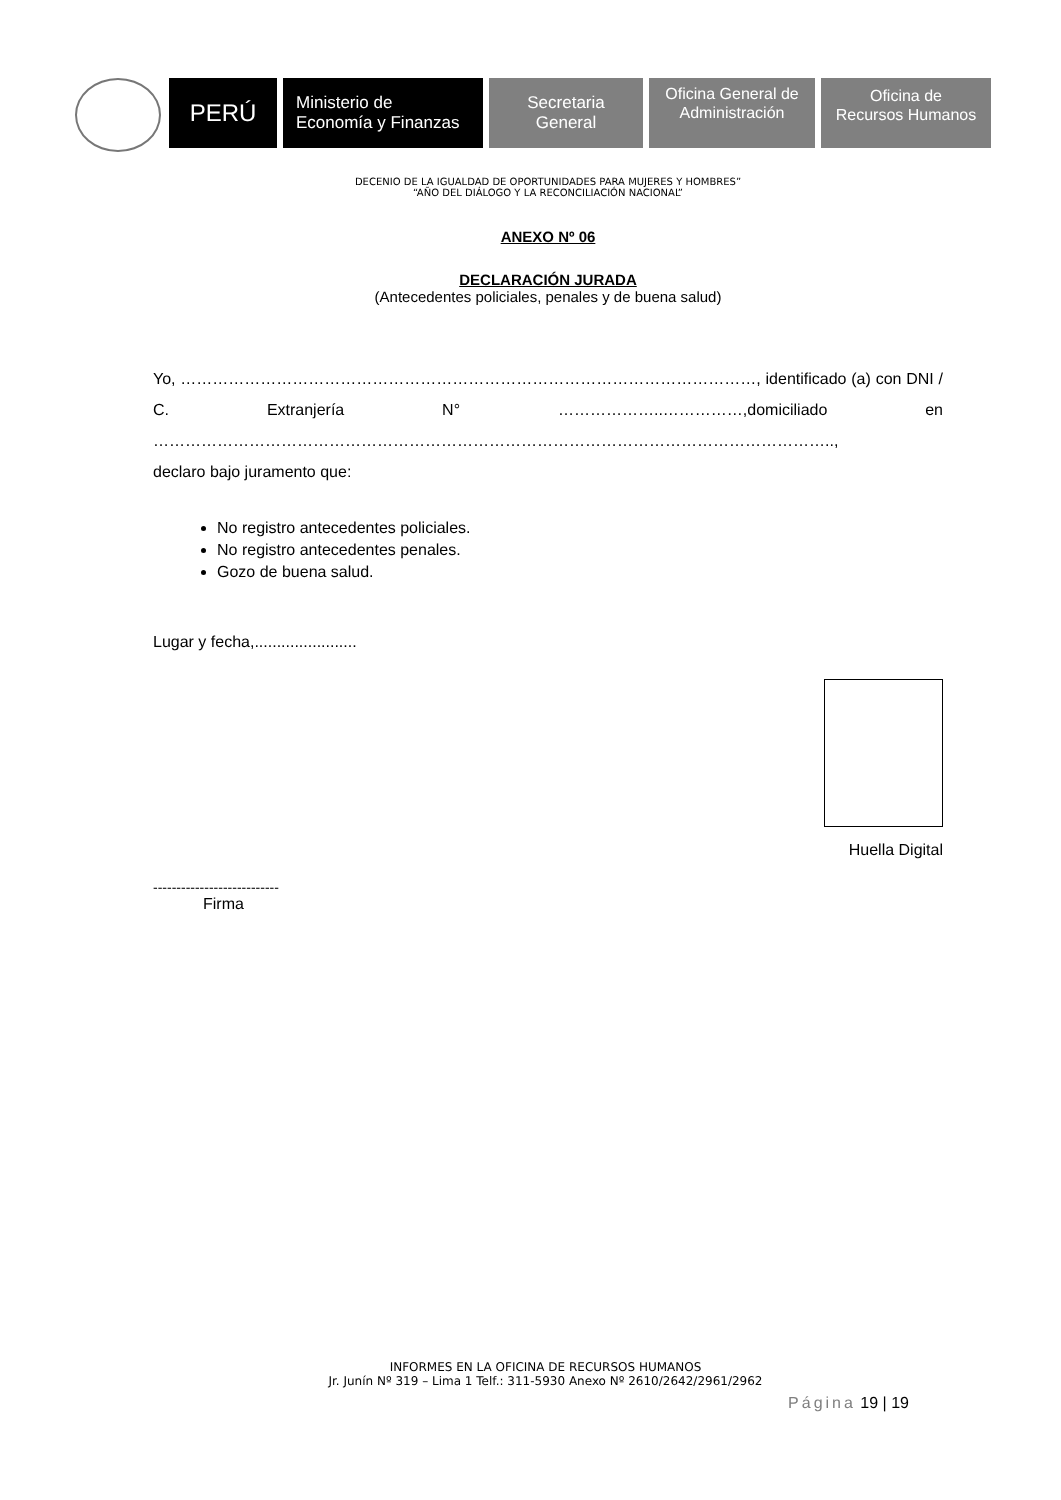PERÚ
Ministerio de
Economía y Finanzas
Secretaria
General
Oficina General de
Administración
Oficina de
Recursos Humanos
DECENIO DE LA IGUALDAD DE OPORTUNIDADES PARA MUJERES Y HOMBRES”
“AÑO DEL DIÁLOGO Y LA RECONCILIACIÓN NACIONAL”
ANEXO Nº 06
DECLARACIÓN JURADA
(Antecedentes policiales, penales y de buena salud)
Yo, ………………………………………………………………………………………………, identificado (a) con DNI / C. Extranjería N° ………………..……………,domiciliado en ………………………………………………………………………………………………………………..,
declaro bajo juramento que:
No registro antecedentes policiales.
No registro antecedentes penales.
Gozo de buena salud.
Lugar y fecha,.......................
Huella Digital
---------------------------
Firma
INFORMES EN LA OFICINA DE RECURSOS HUMANOS
Jr. Junín Nº 319 – Lima 1 Telf.: 311-5930 Anexo Nº 2610/2642/2961/2962
Página 19 | 19